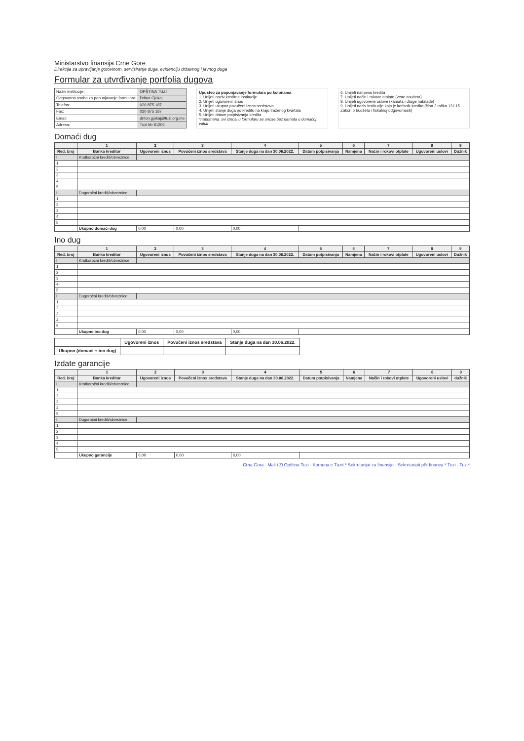Ministarstvo finansija Crne Gore
Direkcija za upravljanje gotovinom, servisiranje duga, evidenciju državnog i javnog duga
Formular za utvrđivanje portfolia dugova
| Naziv institucije: | OPŠTINA TUZI |
| Odgovorna osoba za popunjavanje formulara: | Driton Gjokaj |
| Telefon: | 020 875 187 |
| Fax: | 020 875 187 |
| Email: | driton.gjokaj@tuzi.org.me |
| Adresa: | Tuzi bb 81206 |
Upustvo za popunjavanje formulara po kolonama
1. Unijeti naziv kreditne institucije
2. Unijeti ugovoreni iznos
3. Unijeti ukupno povučeni iznos sredstava
4. Unijeti stanje duga po kreditu na kraju traženog kvartala
5. Unijeti datum potpisivanja kredita
*napomena: svi iznosi u formularu se unose bez kamata u domaćoj valuti
6. Unijeti namjenu kredita
7. Unijeti način i rokove otplate (vrste anuiteta)
8. Unijeti ugovorene uslove (kamata i druge naknade)
9. Unijeti naziv institucije koja je korisnik kredita (član 2 tačka 13 i 15 Zakon o budžetu i fiskalnoj odgovornosti)
Domaći dug
| | 1 | 2 | 3 | 4 | 5 | 6 | 7 | 8 | 9 |
| --- | --- | --- | --- | --- | --- | --- | --- | --- | --- |
| Red. broj | Banka kreditor | Ugovoreni iznos | Povučeni iznos sredstava | Stanje duga na dan 30.06.2022. | Datum potpisivanja | Namjena | Način i rokovi otplate | Ugovoreni uslovi | Dužnik |
| I | Kratkoročni krediti/obveznice | | | | | | | | |
| 1 | | | | | | | | | |
| 2 | | | | | | | | | |
| 3 | | | | | | | | | |
| 4 | | | | | | | | | |
| 5 | | | | | | | | | |
| II | Dugoročni krediti/obveznice | | | | | | | | |
| 1 | | | | | | | | | |
| 2 | | | | | | | | | |
| 3 | | | | | | | | | |
| 4 | | | | | | | | | |
| 5 | | | | | | | | | |
| | Ukupno domaći dug | 0,00 | 0,00 | 0,00 | | | | | |
Ino dug
| | 1 | 2 | 3 | 4 | 5 | 6 | 7 | 8 | 9 |
| --- | --- | --- | --- | --- | --- | --- | --- | --- | --- |
| Red. broj | Banka kreditor | Ugovoreni iznos | Povučeni iznos sredstava | Stanje duga na dan 30.06.2022. | Datum potpisivanja | Namjena | Način i rokovi otplate | Ugovoreni uslovi | Dužnik |
| I | Kratkoročni krediti/obveznice | | | | | | | | |
| 1 | | | | | | | | | |
| 2 | | | | | | | | | |
| 3 | | | | | | | | | |
| 4 | | | | | | | | | |
| 5 | | | | | | | | | |
| II | Dugoročni krediti/obveznice | | | | | | | | |
| 1 | | | | | | | | | |
| 2 | | | | | | | | | |
| 3 | | | | | | | | | |
| 4 | | | | | | | | | |
| 5 | | | | | | | | | |
| | Ukupno ino dug | 0,00 | 0,00 | 0,00 | | | | | |
| | Ugovoreni iznos | Povučeni iznos sredstava | Stanje duga na dan 30.06.2022. |
| --- | --- | --- | --- |
| Ukupno (domaći + ino dug) | | | |
Izdate garancije
| | 1 | 2 | 3 | 4 | 5 | 6 | 7 | 8 | 9 |
| --- | --- | --- | --- | --- | --- | --- | --- | --- | --- |
| Red. broj | Banka kreditor | Ugovoreni iznos | Povučeni iznos sredstava | Stanje duga na dan 30.06.2022. | Datum potpisivanja | Namjena | Način i rokovi otplate | Ugovoreni uslovi | dužnik |
| I | Kratkoročni krediti/obveznice | | | | | | | | |
| 1 | | | | | | | | | |
| 2 | | | | | | | | | |
| 3 | | | | | | | | | |
| 4 | | | | | | | | | |
| 5 | | | | | | | | | |
| II | Dugoročni krediti/obveznice | | | | | | | | |
| 1 | | | | | | | | | |
| 2 | | | | | | | | | |
| 3 | | | | | | | | | |
| 4 | | | | | | | | | |
| 5 | | | | | | | | | |
| | Ukupno garancije | 0,00 | 0,00 | 0,00 | | | | | |
Crna Gora - Mali i Zi Opština Tuzi - Komuna e Tuzit * Sekretarijat za finansije - Sekretariati për financa * Tuzi - Tuz *